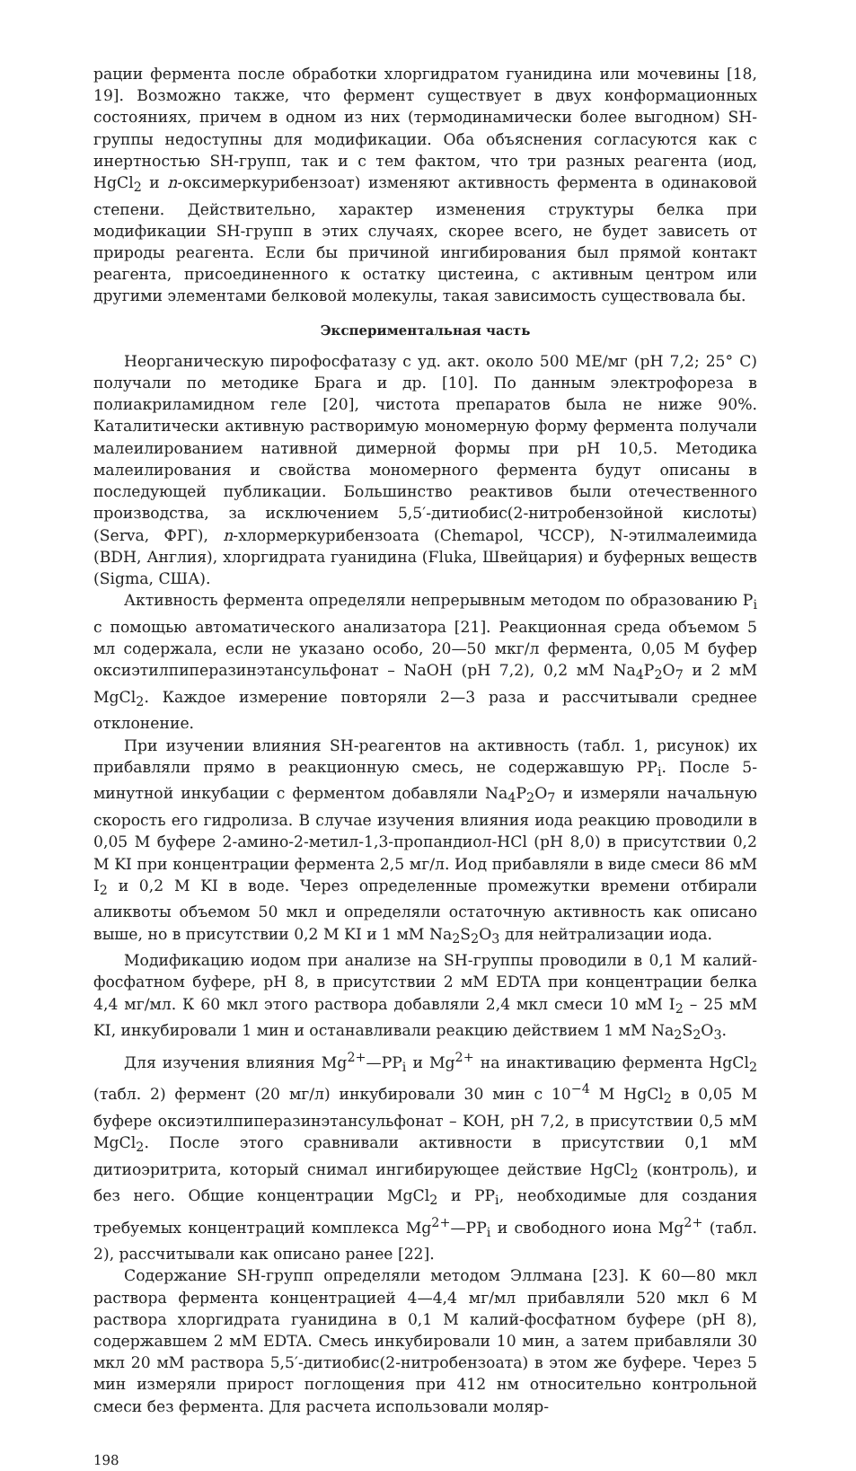рации фермента после обработки хлоргидратом гуанидина или мочевины [18, 19]. Возможно также, что фермент существует в двух конформационных состояниях, причем в одном из них (термодинамически более выгодном) SH-группы недоступны для модификации. Оба объяснения согласуются как с инертностью SH-групп, так и с тем фактом, что три разных реагента (иод, HgCl<sub>2</sub> и n-оксимеркурибензоат) изменяют активность фермента в одинаковой степени. Действительно, характер изменения структуры белка при модификации SH-групп в этих случаях, скорее всего, не будет зависеть от природы реагента. Если бы причиной ингибирования был прямой контакт реагента, присоединенного к остатку цистеина, с активным центром или другими элементами белковой молекулы, такая зависимость существовала бы.
Экспериментальная часть
Неорганическую пирофосфатазу с уд. акт. около 500 МЕ/мг (pH 7,2; 25° C) получали по методике Брага и др. [10]. По данным электрофореза в полиакриламидном геле [20], чистота препаратов была не ниже 90%. Каталитически активную растворимую мономерную форму фермента получали малеилированием нативной димерной формы при pH 10,5. Методика малеилирования и свойства мономерного фермента будут описаны в последующей публикации. Большинство реактивов были отечественного производства, за исключением 5,5′-дитиобис(2-нитробензойной кислоты) (Serva, ФРГ), n-хлормеркурибензоата (Chemapol, ЧССР), N-этилмалеимида (BDH, Англия), хлоргидрата гуанидина (Fluka, Швейцария) и буферных веществ (Sigma, США).
Активность фермента определяли непрерывным методом по образованию P<sub>i</sub> с помощью автоматического анализатора [21]. Реакционная среда объемом 5 мл содержала, если не указано особо, 20—50 мкг/л фермента, 0,05 М буфер оксиэтилпиперазинэтансульфонат – NaOH (pH 7,2), 0,2 мМ Na<sub>4</sub>P<sub>2</sub>O<sub>7</sub> и 2 мМ MgCl<sub>2</sub>. Каждое измерение повторяли 2—3 раза и рассчитывали среднее отклонение.
При изучении влияния SH-реагентов на активность (табл. 1, рисунок) их прибавляли прямо в реакционную смесь, не содержавшую PP<sub>i</sub>. После 5-минутной инкубации с ферментом добавляли Na<sub>4</sub>P<sub>2</sub>O<sub>7</sub> и измеряли начальную скорость его гидролиза. В случае изучения влияния иода реакцию проводили в 0,05 М буфере 2-амино-2-метил-1,3-пропандиол-HCl (pH 8,0) в присутствии 0,2 М KI при концентрации фермента 2,5 мг/л. Иод прибавляли в виде смеси 86 мМ I<sub>2</sub> и 0,2 М KI в воде. Через определенные промежутки времени отбирали аликвоты объемом 50 мкл и определяли остаточную активность как описано выше, но в присутствии 0,2 М KI и 1 мМ Na<sub>2</sub>S<sub>2</sub>O<sub>3</sub> для нейтрализации иода.
Модификацию иодом при анализе на SH-группы проводили в 0,1 М калий-фосфатном буфере, pH 8, в присутствии 2 мМ EDTA при концентрации белка 4,4 мг/мл. К 60 мкл этого раствора добавляли 2,4 мкл смеси 10 мМ I<sub>2</sub> – 25 мМ KI, инкубировали 1 мин и останавливали реакцию действием 1 мМ Na<sub>2</sub>S<sub>2</sub>O<sub>3</sub>.
Для изучения влияния Mg<sup>2+</sup>—PP<sub>i</sub> и Mg<sup>2+</sup> на инактивацию фермента HgCl<sub>2</sub> (табл. 2) фермент (20 мг/л) инкубировали 30 мин с 10<sup>−4</sup> М HgCl<sub>2</sub> в 0,05 М буфере оксиэтилпиперазинэтансульфонат – KOH, pH 7,2, в присутствии 0,5 мМ MgCl<sub>2</sub>. После этого сравнивали активности в присутствии 0,1 мМ дитиоэритрита, который снимал ингибирующее действие HgCl<sub>2</sub> (контроль), и без него. Общие концентрации MgCl<sub>2</sub> и PP<sub>i</sub>, необходимые для создания требуемых концентраций комплекса Mg<sup>2+</sup>—PP<sub>i</sub> и свободного иона Mg<sup>2+</sup> (табл. 2), рассчитывали как описано ранее [22].
Содержание SH-групп определяли методом Эллмана [23]. К 60—80 мкл раствора фермента концентрацией 4—4,4 мг/мл прибавляли 520 мкл 6 М раствора хлоргидрата гуанидина в 0,1 М калий-фосфатном буфере (pH 8), содержавшем 2 мМ EDTA. Смесь инкубировали 10 мин, а затем прибавляли 30 мкл 20 мМ раствора 5,5′-дитиобис(2-нитробензоата) в этом же буфере. Через 5 мин измеряли прирост поглощения при 412 нм относительно контрольной смеси без фермента. Для расчета использовали моляр-
198